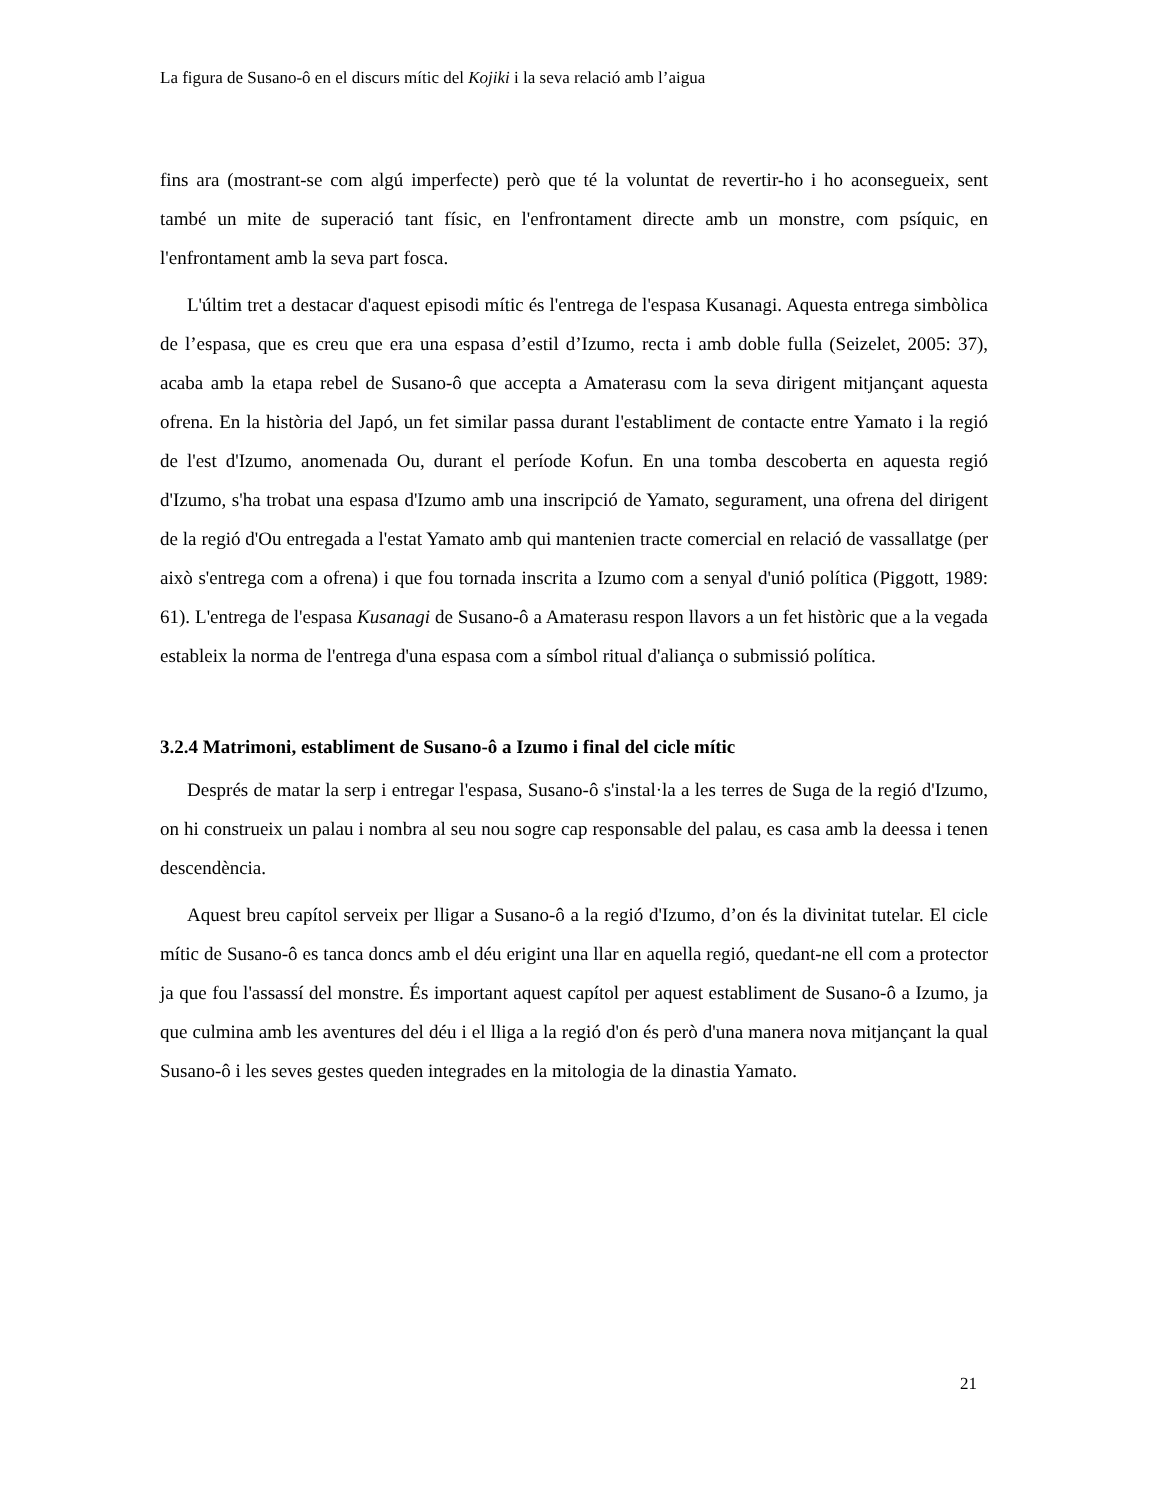La figura de Susano-ô en el discurs mític del Kojiki i la seva relació amb l’aigua
fins ara (mostrant-se com algú imperfecte) però que té la voluntat de revertir-ho i ho aconsegueix, sent també un mite de superació tant físic, en l'enfrontament directe amb un monstre, com psíquic, en l'enfrontament amb la seva part fosca.
L'últim tret a destacar d'aquest episodi mític és l'entrega de l'espasa Kusanagi. Aquesta entrega simbòlica de l’espasa, que es creu que era una espasa d’estil d’Izumo, recta i amb doble fulla (Seizelet, 2005: 37), acaba amb la etapa rebel de Susano-ô que accepta a Amaterasu com la seva dirigent mitjançant aquesta ofrena. En la història del Japó, un fet similar passa durant l'establiment de contacte entre Yamato i la regió de l'est d'Izumo, anomenada Ou, durant el període Kofun. En una tomba descoberta en aquesta regió d'Izumo, s'ha trobat una espasa d'Izumo amb una inscripció de Yamato, segurament, una ofrena del dirigent de la regió d'Ou entregada a l'estat Yamato amb qui mantenien tracte comercial en relació de vassallatge (per això s'entrega com a ofrena) i que fou tornada inscrita a Izumo com a senyal d'unió política (Piggott, 1989: 61). L'entrega de l'espasa Kusanagi de Susano-ô a Amaterasu respon llavors a un fet històric que a la vegada estableix la norma de l'entrega d'una espasa com a símbol ritual d'aliança o submissió política.
3.2.4 Matrimoni, establiment de Susano-ô a Izumo i final del cicle mític
Després de matar la serp i entregar l'espasa, Susano-ô s'instal·la a les terres de Suga de la regió d'Izumo, on hi construeix un palau i nombra al seu nou sogre cap responsable del palau, es casa amb la deessa i tenen descendència.
Aquest breu capítol serveix per lligar a Susano-ô a la regió d'Izumo, d’on és la divinitat tutelar. El cicle mític de Susano-ô es tanca doncs amb el déu erigint una llar en aquella regió, quedant-ne ell com a protector ja que fou l'assassí del monstre. És important aquest capítol per aquest establiment de Susano-ô a Izumo, ja que culmina amb les aventures del déu i el lliga a la regió d'on és però d'una manera nova mitjançant la qual Susano-ô i les seves gestes queden integrades en la mitologia de la dinastia Yamato.
21